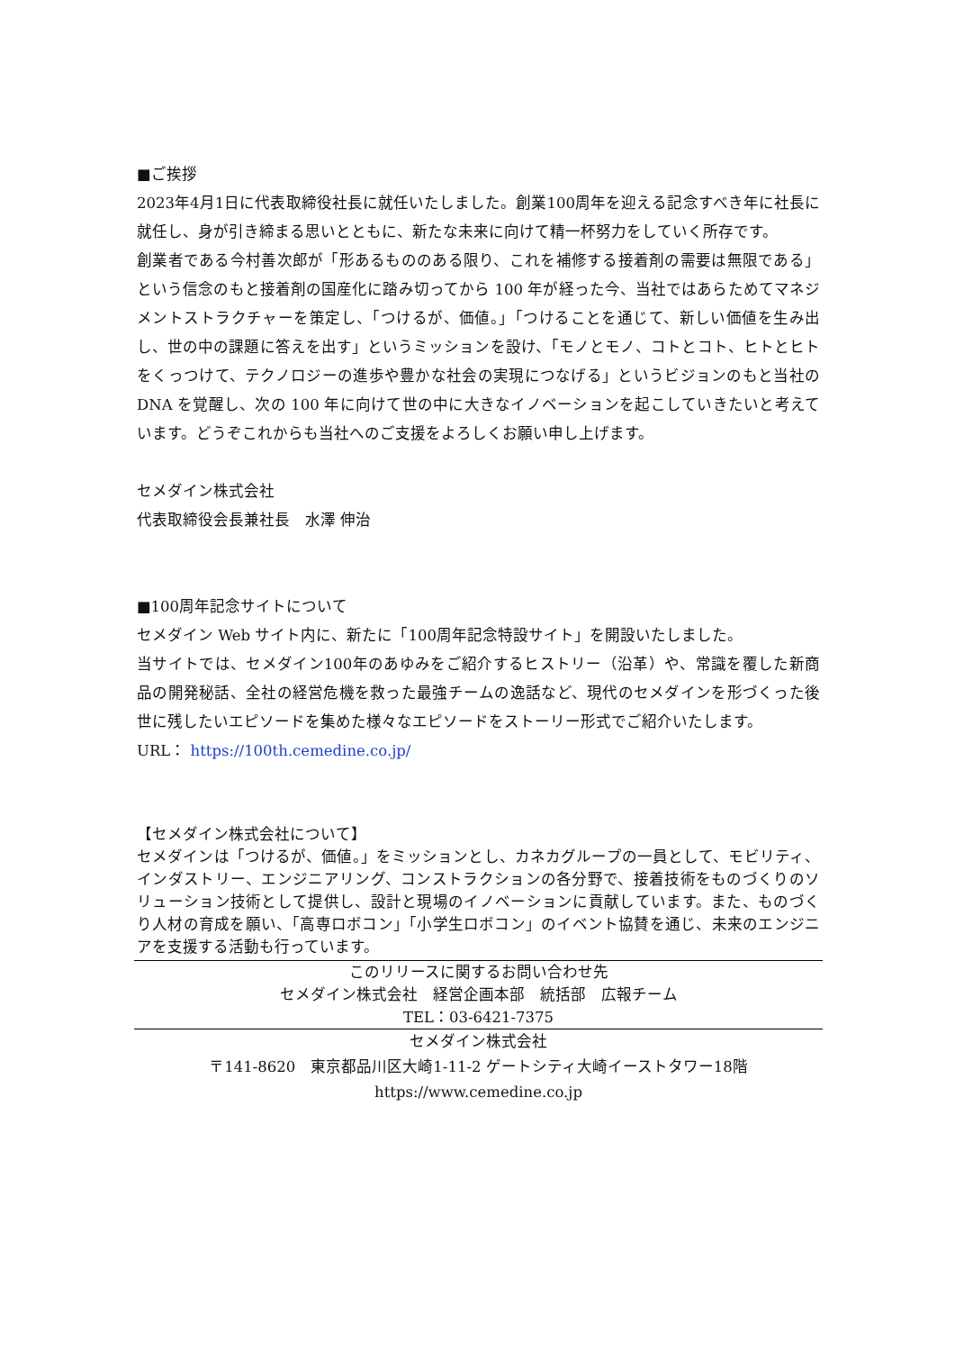■ご挨拶
2023年4月1日に代表取締役社長に就任いたしました。創業100周年を迎える記念すべき年に社長に就任し、身が引き締まる思いとともに、新たな未来に向けて精一杯努力をしていく所存です。
創業者である今村善次郎が「形あるもののある限り、これを補修する接着剤の需要は無限である」という信念のもと接着剤の国産化に踏み切ってから 100 年が経った今、当社ではあらためてマネジメントストラクチャーを策定し、「つけるが、価値。」「つけることを通じて、新しい価値を生み出し、世の中の課題に答えを出す」というミッションを設け、「モノとモノ、コトとコト、ヒトとヒトをくっつけて、テクノロジーの進歩や豊かな社会の実現につなげる」というビジョンのもと当社の DNA を覚醒し、次の 100 年に向けて世の中に大きなイノベーションを起こしていきたいと考えています。どうぞこれからも当社へのご支援をよろしくお願い申し上げます。
セメダイン株式会社
代表取締役会長兼社長　水澤 伸治
■100周年記念サイトについて
セメダイン Web サイト内に、新たに「100周年記念特設サイト」を開設いたしました。
当サイトでは、セメダイン100年のあゆみをご紹介するヒストリー（沿革）や、常識を覆した新商品の開発秘話、全社の経営危機を救った最強チームの逸話など、現代のセメダインを形づくった後世に残したいエピソードを集めた様々なエピソードをストーリー形式でご紹介いたします。
URL： https://100th.cemedine.co.jp/
【セメダイン株式会社について】
セメダインは「つけるが、価値。」をミッションとし、カネカグループの一員として、モビリティ、インダストリー、エンジニアリング、コンストラクションの各分野で、接着技術をものづくりのソリューション技術として提供し、設計と現場のイノベーションに貢献しています。また、ものづくり人材の育成を願い、「高専ロボコン」「小学生ロボコン」のイベント協賛を通じ、未来のエンジニアを支援する活動も行っています。
このリリースに関するお問い合わせ先
セメダイン株式会社　経営企画本部　統括部　広報チーム
TEL：03-6421-7375
セメダイン株式会社
〒141-8620　東京都品川区大崎1-11-2 ゲートシティ大崎イーストタワー18階
https://www.cemedine.co.jp